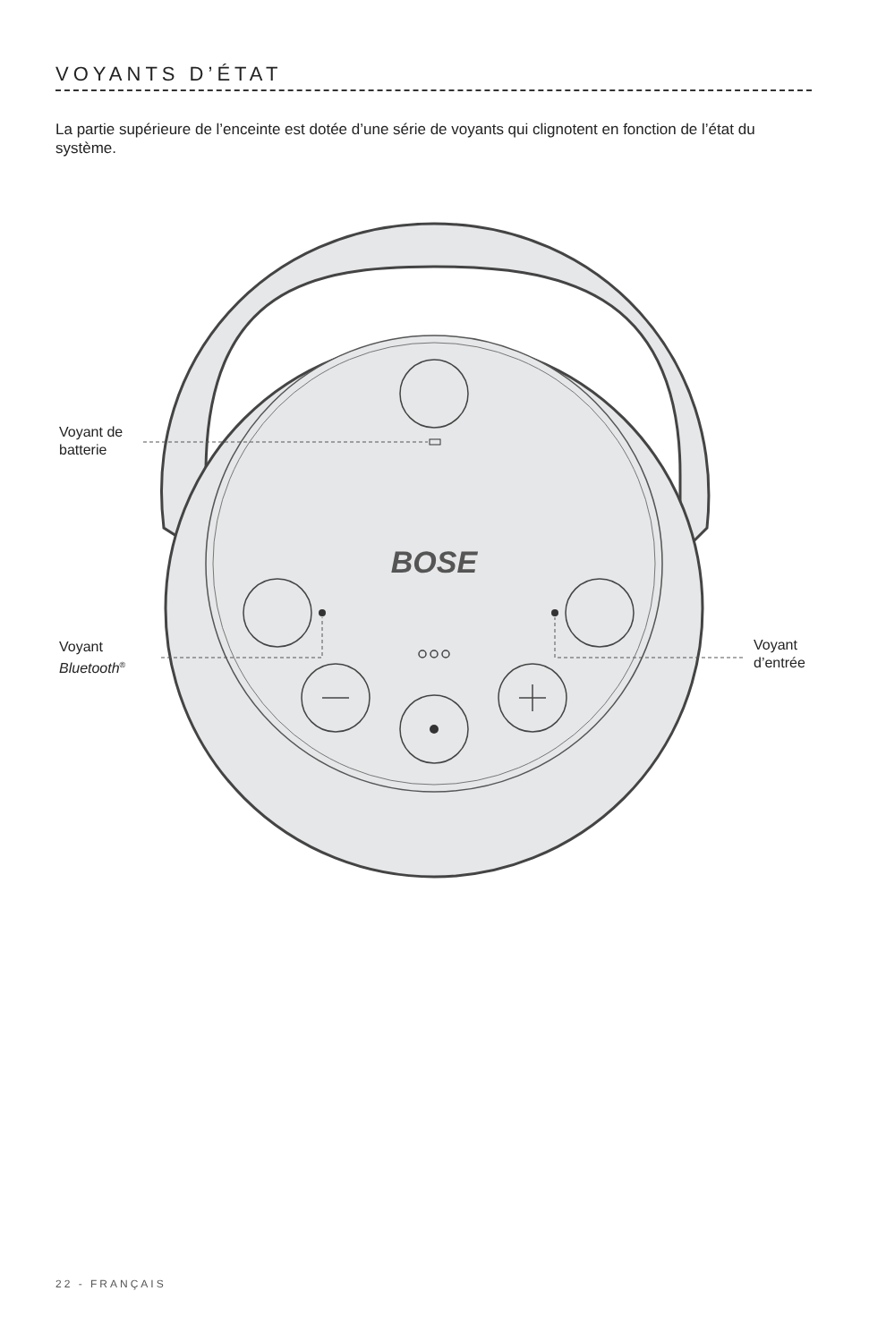VOYANTS D’ÉTAT
La partie supérieure de l’enceinte est dotée d’une série de voyants qui clignotent en fonction de l’état du système.
BOSE
Voyant de
batterie
Voyant
Bluetooth<sup>®</sup>
Voyant
d’entrée
22 - FRANÇAIS